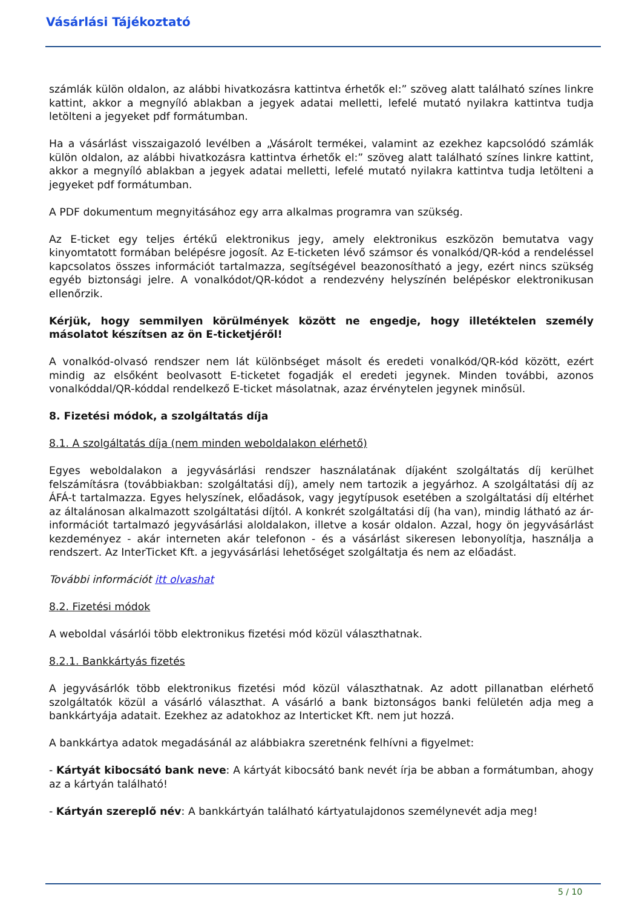Vásárlási Tájékoztató
számlák külön oldalon, az alábbi hivatkozásra kattintva érhetők el:” szöveg alatt található színes linkre kattint, akkor a megnyíló ablakban a jegyek adatai melletti, lefelé mutató nyilakra kattintva tudja letölteni a jegyeket pdf formátumban.
Ha a vásárlást visszaigazoló levélben a „Vásárolt termékei, valamint az ezekhez kapcsolódó számlák külön oldalon, az alábbi hivatkozásra kattintva érhetők el:” szöveg alatt található színes linkre kattint, akkor a megnyíló ablakban a jegyek adatai melletti, lefelé mutató nyilakra kattintva tudja letölteni a jegyeket pdf formátumban.
A PDF dokumentum megnyitásához egy arra alkalmas programra van szükség.
Az E-ticket egy teljes értékű elektronikus jegy, amely elektronikus eszközön bemutatva vagy kinyomtatott formában belépésre jogosít. Az E-ticketen lévő számsor és vonalkód/QR-kód a rendeléssel kapcsolatos összes információt tartalmazza, segítségével beazonosítható a jegy, ezért nincs szükség egyéb biztonsági jelre. A vonalkódot/QR-kódot a rendezvény helyszínén belépéskor elektronikusan ellenőrzik.
Kérjük, hogy semmilyen körülmények között ne engedje, hogy illetéktelen személy másolatot készítsen az ön E-ticketjéről!
A vonalkód-olvasó rendszer nem lát különbséget másolt és eredeti vonalkód/QR-kód között, ezért mindig az elsőként beolvasott E-ticketet fogadják el eredeti jegynek. Minden további, azonos vonalkóddal/QR-kóddal rendelkező E-ticket másolatnak, azaz érvénytelen jegynek minősül.
8. Fizetési módok, a szolgáltatás díja
8.1. A szolgáltatás díja (nem minden weboldalakon elérhető)
Egyes weboldalakon a jegyvásárlási rendszer használatának díjaként szolgáltatás díj kerülhet felszámításra (továbbiakban: szolgáltatási díj), amely nem tartozik a jegyárhoz. A szolgáltatási díj az ÁFÁ-t tartalmazza. Egyes helyszínek, előadások, vagy jegytípusok esetében a szolgáltatási díj eltérhet az általánosan alkalmazott szolgáltatási díjtól. A konkrét szolgáltatási díj (ha van), mindig látható az ár-információt tartalmazó jegyvásárlási aloldalakon, illetve a kosár oldalon. Azzal, hogy ön jegyvásárlást kezdeményez - akár interneten akár telefonon - és a vásárlást sikeresen lebonyolítja, használja a rendszert. Az InterTicket Kft. a jegyvásárlási lehetőséget szolgáltatja és nem az előadást.
További információt itt olvashat
8.2. Fizetési módok
A weboldal vásárlói több elektronikus fizetési mód közül választhatnak.
8.2.1. Bankkártyás fizetés
A jegyvásárlók több elektronikus fizetési mód közül választhatnak. Az adott pillanatban elérhető szolgáltatók közül a vásárló választhat. A vásárló a bank biztonságos banki felületén adja meg a bankkártyája adatait. Ezekhez az adatokhoz az Interticket Kft. nem jut hozzá.
A bankkártya adatok megadásánál az alábbiakra szeretnénk felhívni a figyelmet:
- Kártyát kibocsátó bank neve: A kártyát kibocsátó bank nevét írja be abban a formátumban, ahogy az a kártyán található!
- Kártyán szereplő név: A bankkártyán található kártyatulajdonos személynevét adja meg!
5 / 10